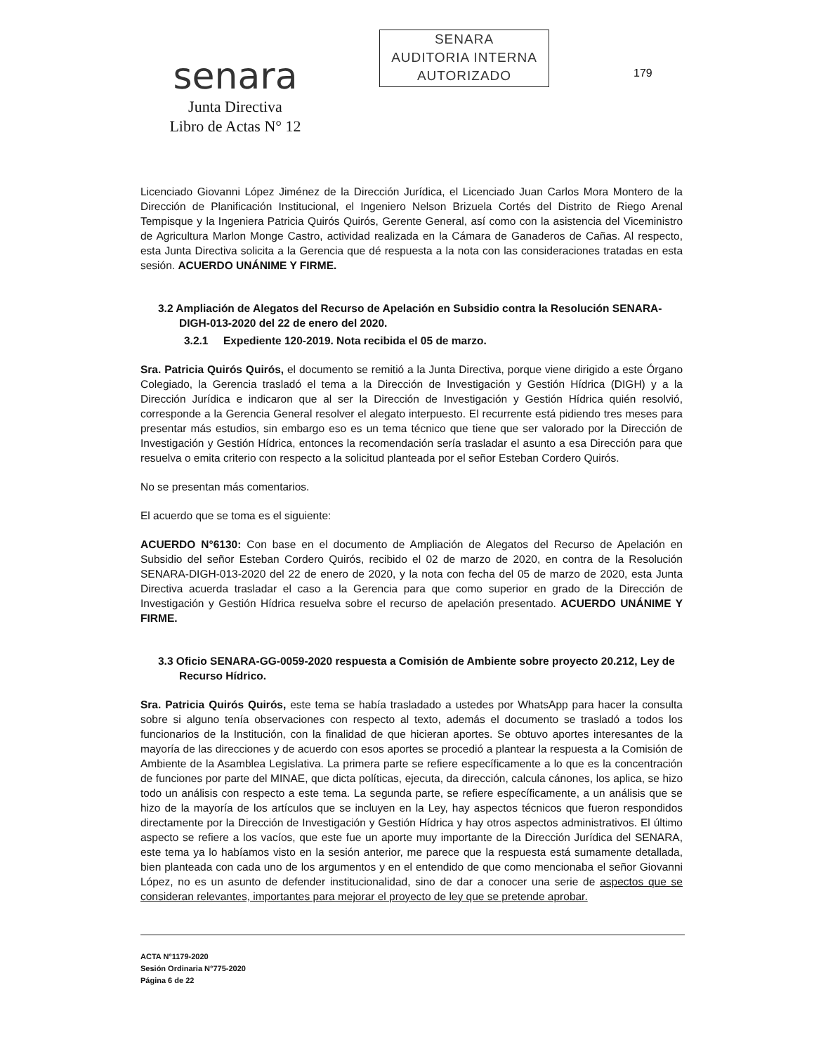senara
Junta Directiva
Libro de Actas N° 12
SENARA
AUDITORIA INTERNA
AUTORIZADO
179
Licenciado Giovanni López Jiménez de la Dirección Jurídica, el Licenciado Juan Carlos Mora Montero de la Dirección de Planificación Institucional, el Ingeniero Nelson Brizuela Cortés del Distrito de Riego Arenal Tempisque y la Ingeniera Patricia Quirós Quirós, Gerente General, así como con la asistencia del Viceministro de Agricultura Marlon Monge Castro, actividad realizada en la Cámara de Ganaderos de Cañas. Al respecto, esta Junta Directiva solicita a la Gerencia que dé respuesta a la nota con las consideraciones tratadas en esta sesión. ACUERDO UNÁNIME Y FIRME.
3.2 Ampliación de Alegatos del Recurso de Apelación en Subsidio contra la Resolución SENARA-DIGH-013-2020 del 22 de enero del 2020.
3.2.1 Expediente 120-2019. Nota recibida el 05 de marzo.
Sra. Patricia Quirós Quirós, el documento se remitió a la Junta Directiva, porque viene dirigido a este Órgano Colegiado, la Gerencia trasladó el tema a la Dirección de Investigación y Gestión Hídrica (DIGH) y a la Dirección Jurídica e indicaron que al ser la Dirección de Investigación y Gestión Hídrica quién resolvió, corresponde a la Gerencia General resolver el alegato interpuesto. El recurrente está pidiendo tres meses para presentar más estudios, sin embargo eso es un tema técnico que tiene que ser valorado por la Dirección de Investigación y Gestión Hídrica, entonces la recomendación sería trasladar el asunto a esa Dirección para que resuelva o emita criterio con respecto a la solicitud planteada por el señor Esteban Cordero Quirós.
No se presentan más comentarios.
El acuerdo que se toma es el siguiente:
ACUERDO N°6130: Con base en el documento de Ampliación de Alegatos del Recurso de Apelación en Subsidio del señor Esteban Cordero Quirós, recibido el 02 de marzo de 2020, en contra de la Resolución SENARA-DIGH-013-2020 del 22 de enero de 2020, y la nota con fecha del 05 de marzo de 2020, esta Junta Directiva acuerda trasladar el caso a la Gerencia para que como superior en grado de la Dirección de Investigación y Gestión Hídrica resuelva sobre el recurso de apelación presentado. ACUERDO UNÁNIME Y FIRME.
3.3 Oficio SENARA-GG-0059-2020 respuesta a Comisión de Ambiente sobre proyecto 20.212, Ley de Recurso Hídrico.
Sra. Patricia Quirós Quirós, este tema se había trasladado a ustedes por WhatsApp para hacer la consulta sobre si alguno tenía observaciones con respecto al texto, además el documento se trasladó a todos los funcionarios de la Institución, con la finalidad de que hicieran aportes. Se obtuvo aportes interesantes de la mayoría de las direcciones y de acuerdo con esos aportes se procedió a plantear la respuesta a la Comisión de Ambiente de la Asamblea Legislativa. La primera parte se refiere específicamente a lo que es la concentración de funciones por parte del MINAE, que dicta políticas, ejecuta, da dirección, calcula cánones, los aplica, se hizo todo un análisis con respecto a este tema. La segunda parte, se refiere específicamente, a un análisis que se hizo de la mayoría de los artículos que se incluyen en la Ley, hay aspectos técnicos que fueron respondidos directamente por la Dirección de Investigación y Gestión Hídrica y hay otros aspectos administrativos. El último aspecto se refiere a los vacíos, que este fue un aporte muy importante de la Dirección Jurídica del SENARA, este tema ya lo habíamos visto en la sesión anterior, me parece que la respuesta está sumamente detallada, bien planteada con cada uno de los argumentos y en el entendido de que como mencionaba el señor Giovanni López, no es un asunto de defender institucionalidad, sino de dar a conocer una serie de aspectos que se consideran relevantes, importantes para mejorar el proyecto de ley que se pretende aprobar.
ACTA N°1179-2020
Sesión Ordinaria N°775-2020
Página 6 de 22